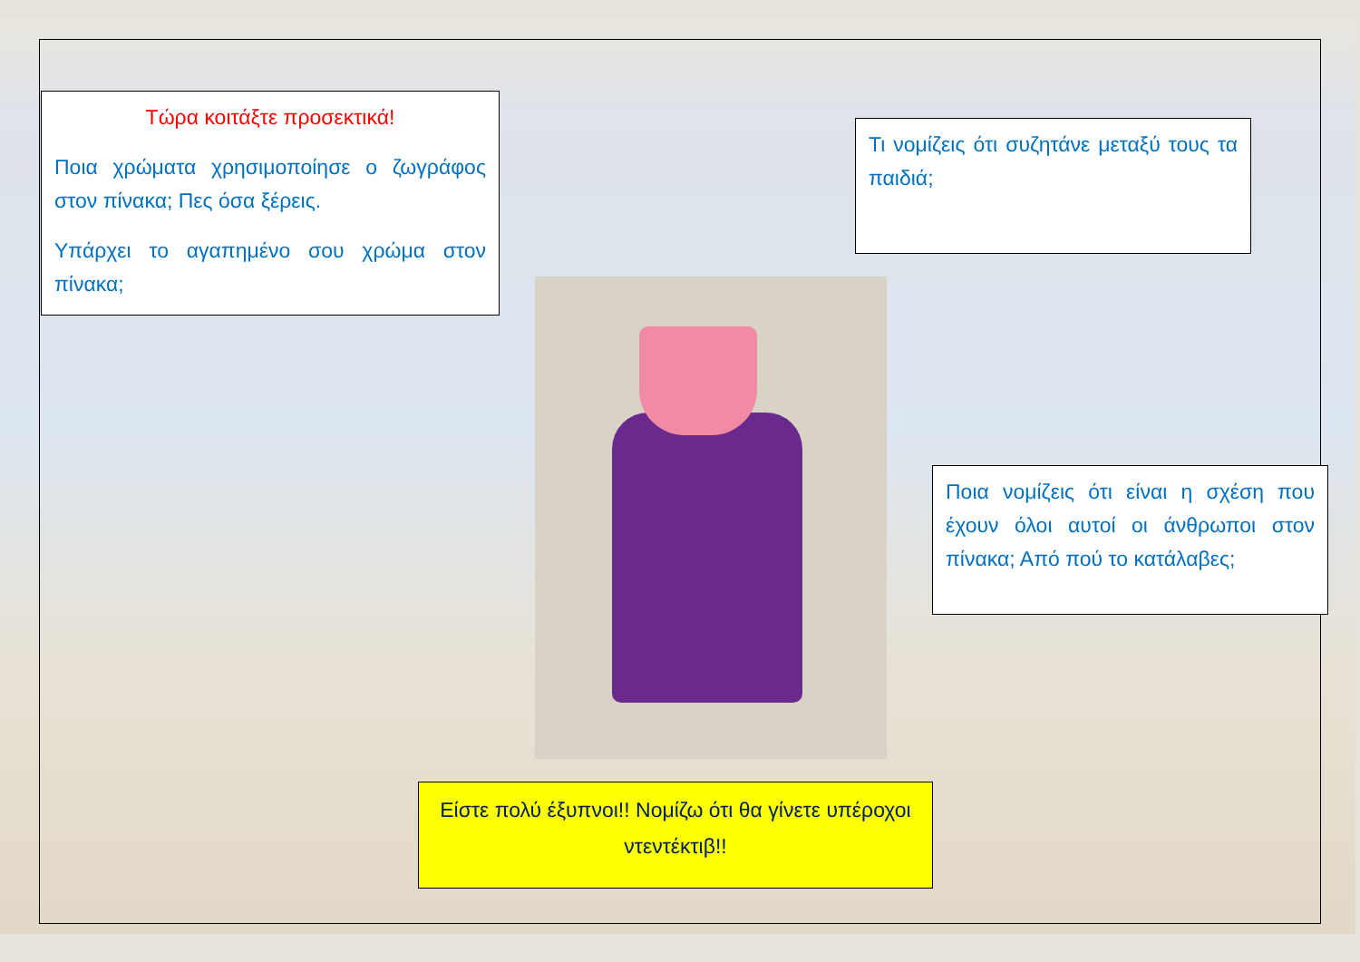Τώρα κοιτάξτε προσεκτικά!
Ποια χρώματα χρησιμοποίησε ο ζωγράφος στον πίνακα; Πες όσα ξέρεις.
Υπάρχει το αγαπημένο σου χρώμα στον πίνακα;
Τι νομίζεις ότι συζητάνε μεταξύ τους τα παιδιά;
Ποια νομίζεις ότι είναι η σχέση που έχουν όλοι αυτοί οι άνθρωποι στον πίνακα; Από πού το κατάλαβες;
Είστε πολύ έξυπνοι!! Νομίζω ότι θα γίνετε υπέροχοι ντεντέκτιβ!!